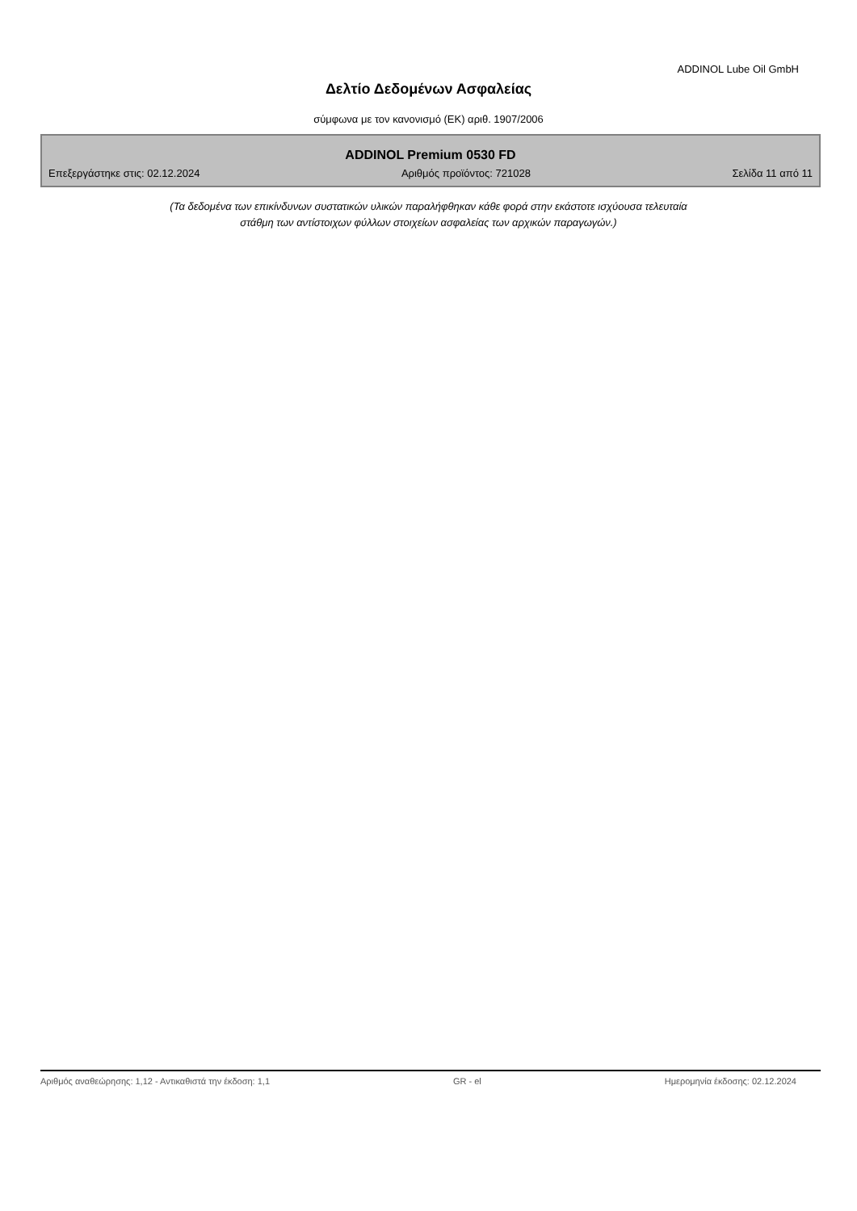ADDINOL Lube Oil GmbH
Δελτίο Δεδομένων Ασφαλείας
σύμφωνα με τον κανονισμό (ΕΚ) αριθ. 1907/2006
ADDINOL Premium 0530 FD
Επεξεργάστηκε στις: 02.12.2024 Αριθμός προϊόντος: 721028 Σελίδα 11 από 11
(Τα δεδομένα των επικίνδυνων συστατικών υλικών παραλήφθηκαν κάθε φορά στην εκάστοτε ισχύουσα τελευταία
στάθμη των αντίστοιχων φύλλων στοιχείων ασφαλείας των αρχικών παραγωγών.)
Αριθμός αναθεώρησης: 1,12 - Αντικαθιστά την έκδοση: 1,1 GR - el Ημερομηνία έκδοσης: 02.12.2024